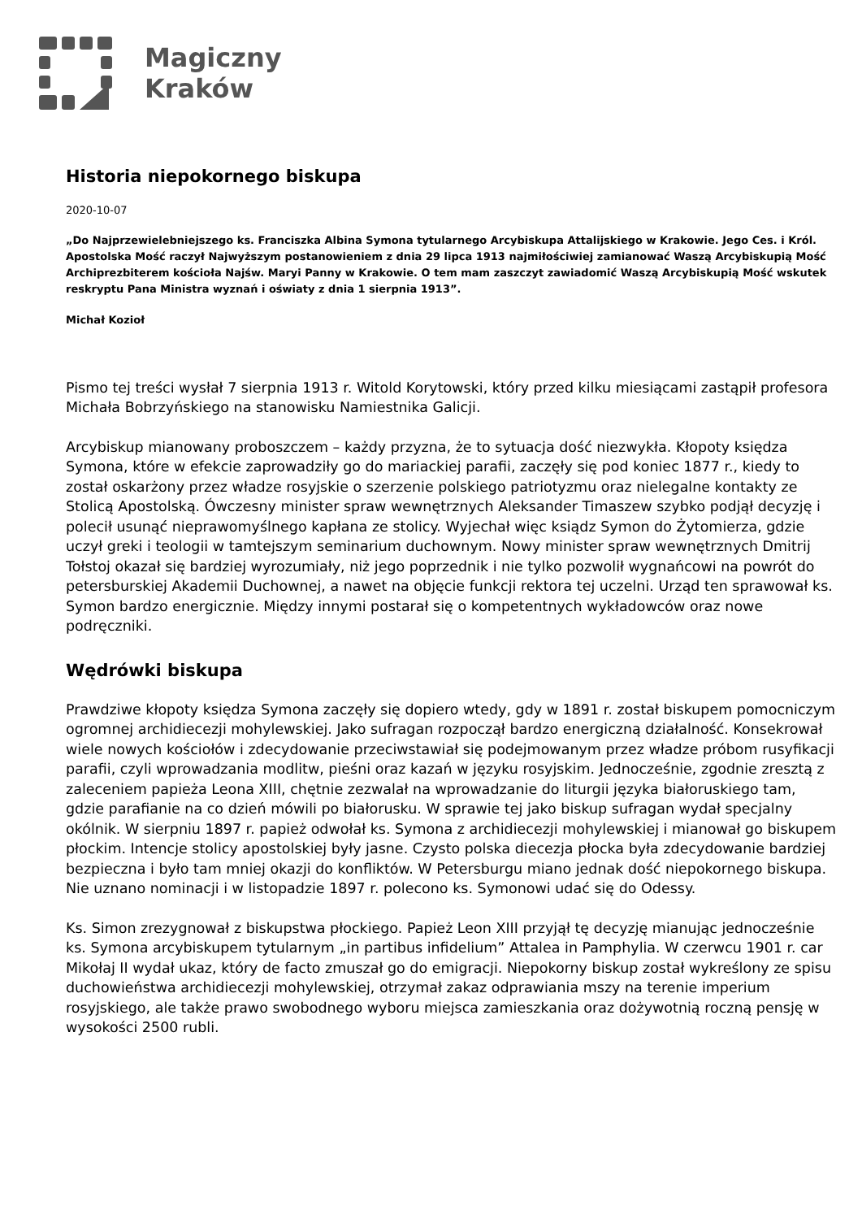Magiczny
Kraków
Historia niepokornego biskupa
2020-10-07
„Do Najprzewielebniejszego ks. Franciszka Albina Symona tytularnego Arcybiskupa Attalijskiego w Krakowie. Jego Ces. i Król. Apostolska Mość raczył Najwyższym postanowieniem z dnia 29 lipca 1913 najmiłościwiej zamianować Waszą Arcybiskupią Mość Archiprezbiterem kościoła Najśw. Maryi Panny w Krakowie. O tem mam zaszczyt zawiadomić Waszą Arcybiskupią Mość wskutek reskryptu Pana Ministra wyznań i oświaty z dnia 1 sierpnia 1913”.
Michał Kozioł
Pismo tej treści wysłał 7 sierpnia 1913 r. Witold Korytowski, który przed kilku miesiącami zastąpił profesora Michała Bobrzyńskiego na stanowisku Namiestnika Galicji.
Arcybiskup mianowany proboszczem – każdy przyzna, że to sytuacja dość niezwykła. Kłopoty księdza Symona, które w efekcie zaprowadziły go do mariackiej parafii, zaczęły się pod koniec 1877 r., kiedy to został oskarżony przez władze rosyjskie o szerzenie polskiego patriotyzmu oraz nielegalne kontakty ze Stolicą Apostolską. Ówczesny minister spraw wewnętrznych Aleksander Timaszew szybko podjął decyzję i polecił usunąć nieprawomyślnego kapłana ze stolicy. Wyjechał więc ksiądz Symon do Żytomierza, gdzie uczył greki i teologii w tamtejszym seminarium duchownym. Nowy minister spraw wewnętrznych Dmitrij Tołstoj okazał się bardziej wyrozumiały, niż jego poprzednik i nie tylko pozwolił wygnańcowi na powrót do petersburskiej Akademii Duchownej, a nawet na objęcie funkcji rektora tej uczelni. Urząd ten sprawował ks. Symon bardzo energicznie. Między innymi postarał się o kompetentnych wykładowców oraz nowe podręczniki.
Wędrówki biskupa
Prawdziwe kłopoty księdza Symona zaczęły się dopiero wtedy, gdy w 1891 r. został biskupem pomocniczym ogromnej archidiecezji mohylewskiej. Jako sufragan rozpoczął bardzo energiczną działalność. Konsekrował wiele nowych kościołów i zdecydowanie przeciwstawiał się podejmowanym przez władze próbom rusyfikacji parafii, czyli wprowadzania modlitw, pieśni oraz kazań w języku rosyjskim. Jednocześnie, zgodnie zresztą z zaleceniem papieża Leona XIII, chętnie zezwalał na wprowadzanie do liturgii języka białoruskiego tam, gdzie parafianie na co dzień mówili po białorusku. W sprawie tej jako biskup sufragan wydał specjalny okólnik. W sierpniu 1897 r. papież odwołał ks. Symona z archidiecezji mohylewskiej i mianował go biskupem płockim. Intencje stolicy apostolskiej były jasne. Czysto polska diecezja płocka była zdecydowanie bardziej bezpieczna i było tam mniej okazji do konfliktów. W Petersburgu miano jednak dość niepokornego biskupa. Nie uznano nominacji i w listopadzie 1897 r. polecono ks. Symonowi udać się do Odessy.
Ks. Simon zrezygnował z biskupstwa płockiego. Papież Leon XIII przyjął tę decyzję mianując jednocześnie ks. Symona arcybiskupem tytularnym „in partibus infidelium” Attalea in Pamphylia. W czerwcu 1901 r. car Mikołaj II wydał ukaz, który de facto zmuszał go do emigracji. Niepokorny biskup został wykreślony ze spisu duchowieństwa archidiecezji mohylewskiej, otrzymał zakaz odprawiania mszy na terenie imperium rosyjskiego, ale także prawo swobodnego wyboru miejsca zamieszkania oraz dożywotnią roczną pensję w wysokości 2500 rubli.